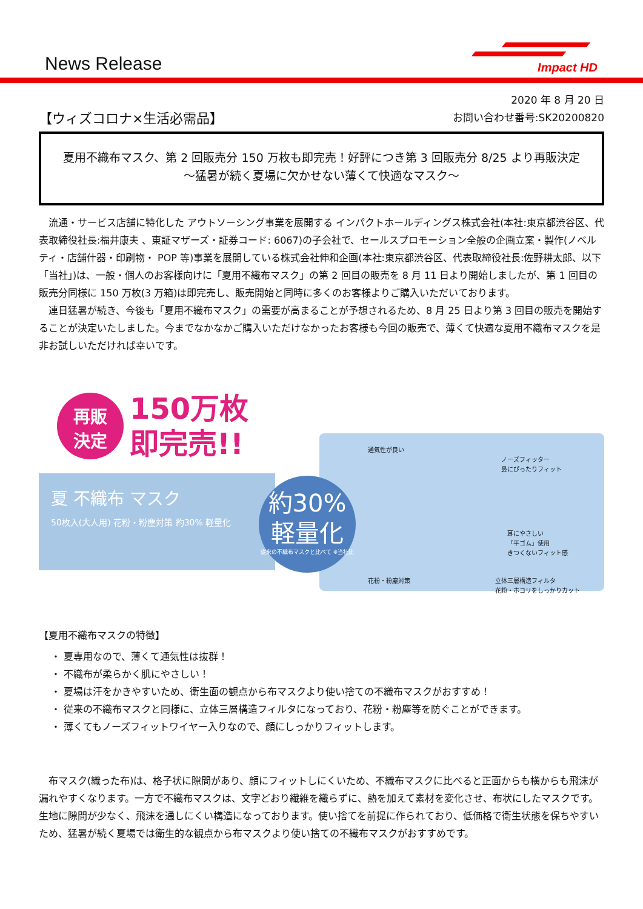News Release Impact HD
【ウィズコロナ×生活必需品】
2020 年 8 月 20 日
お問い合わせ番号:SK20200820
夏用不織布マスク、第 2 回販売分 150 万枚も即完売！好評につき第 3 回販売分 8/25 より再販決定
～猛暑が続く夏場に欠かせない薄くて快適なマスク～
流通・サービス店舗に特化した アウトソーシング事業を展開する インパクトホールディングス株式会社(本社:東京都渋谷区、代表取締役社長:福井康夫 、東証マザーズ・証券コード: 6067)の子会社で、セールスプロモーション全般の企画立案・製作(ノベルティ・店舗什器・印刷物・ POP 等)事業を展開している株式会社伸和企画(本社:東京都渋谷区、代表取締役社長:佐野耕太郎、以下「当社」)は、一般・個人のお客様向けに「夏用不織布マスク」の第 2 回目の販売を 8 月 11 日より開始しましたが、第 1 回目の販売分同様に 150 万枚(3 万箱)は即完売し、販売開始と同時に多くのお客様よりご購入いただいております。
連日猛暑が続き、今後も「夏用不織布マスク」の需要が高まることが予想されるため、8 月 25 日より第 3 回目の販売を開始することが決定いたしました。今までなかなかご購入いただけなかったお客様も今回の販売で、薄くて快適な夏用不織布マスクを是非お試しいただければ幸いです。
再販
決定
150万枚
即完売!!
夏 不織布 マスク
50枚入(大人用) 花粉・粉塵対策 約30% 軽量化
約30%
軽量化
従来の不織布マスクと比べて ※当社比
通気性が良い
ノーズフィッター
鼻にぴったりフィット
耳にやさしい
「平ゴム」使用
きつくないフィット感
花粉・粉塵対策 立体三層構造フィルタ
花粉・ホコリをしっかりカット
【夏用不織布マスクの特徴】
・ 夏専用なので、薄くて通気性は抜群！
・ 不織布が柔らかく肌にやさしい！
・ 夏場は汗をかきやすいため、衛生面の観点から布マスクより使い捨ての不織布マスクがおすすめ！
・ 従来の不織布マスクと同様に、立体三層構造フィルタになっており、花粉・粉塵等を防ぐことができます。
・ 薄くてもノーズフィットワイヤー入りなので、顔にしっかりフィットします。
布マスク(織った布)は、格子状に隙間があり、顔にフィットしにくいため、不織布マスクに比べると正面からも横からも飛沫が漏れやすくなります。一方で不織布マスクは、文字どおり繊維を織らずに、熱を加えて素材を変化させ、布状にしたマスクです。生地に隙間が少なく、飛沫を通しにくい構造になっております。使い捨てを前提に作られており、低価格で衛生状態を保ちやすいため、猛暑が続く夏場では衛生的な観点から布マスクより使い捨ての不織布マスクがおすすめです。